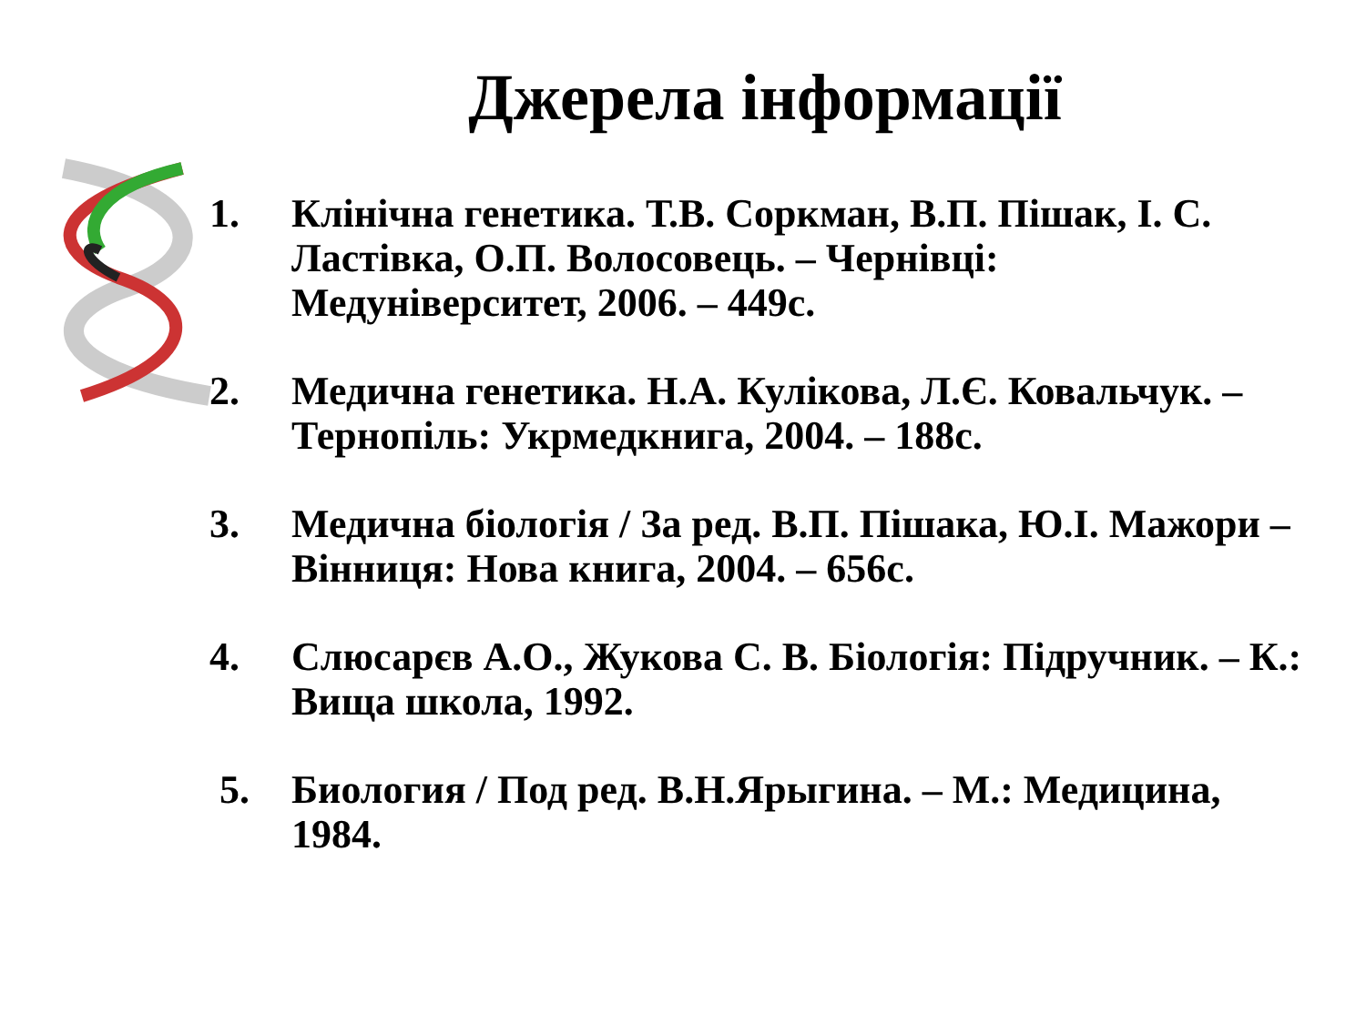Джерела інформації
1. Клінічна генетика. Т.В. Соркман, В.П. Пішак, І. С. Ластівка, О.П. Волосовець. – Чернівці: Медуніверситет, 2006. – 449с.
2. Медична генетика. Н.А. Кулікова, Л.Є. Ковальчук. – Тернопіль: Укрмедкнига, 2004. – 188с.
3. Медична біологія / За ред. В.П. Пішака, Ю.І. Мажори – Вінниця: Нова книга, 2004. – 656с.
4. Слюсарєв А.О., Жукова С. В. Біологія: Підручник. – К.: Вища школа, 1992.
5. Биология / Под ред. В.Н.Ярыгина. – М.: Медицина, 1984.